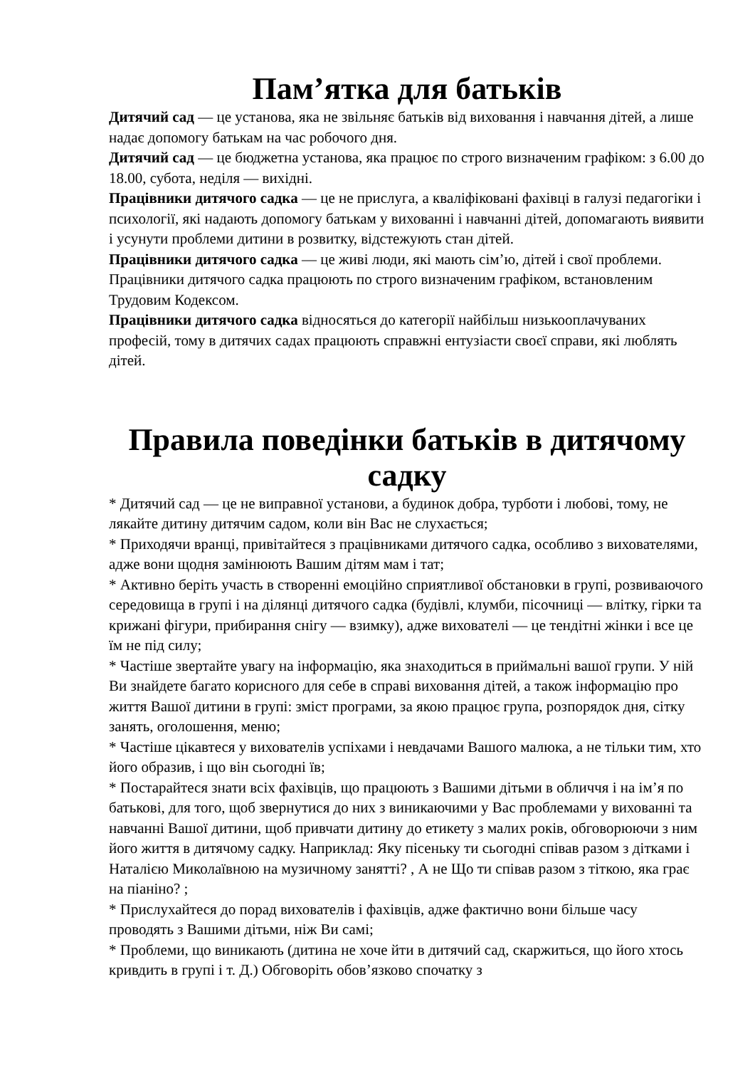Пам’ятка для батьків
Дитячий сад — це установа, яка не звільняє батьків від виховання і навчання дітей, а лише надає допомогу батькам на час робочого дня.
Дитячий сад — це бюджетна установа, яка працює по строго визначеним графіком: з 6.00 до 18.00, субота, неділя — вихідні.
Працівники дитячого садка — це не прислуга, а кваліфіковані фахівці в галузі педагогіки і психології, які надають допомогу батькам у вихованні і навчанні дітей, допомагають виявити і усунути проблеми дитини в розвитку, відстежують стан дітей.
Працівники дитячого садка — це живі люди, які мають сім’ю, дітей і свої проблеми. Працівники дитячого садка працюють по строго визначеним графіком, встановленим Трудовим Кодексом.
Працівники дитячого садка відносяться до категорії найбільш низькооплачуваних професій, тому в дитячих садах працюють справжні ентузіасти своєї справи, які люблять дітей.
Правила поведінки батьків в дитячому садку
* Дитячий сад — це не виправної установи, а будинок добра, турботи і любові, тому, не лякайте дитину дитячим садом, коли він Вас не слухається;
* Приходячи вранці, привітайтеся з працівниками дитячого садка, особливо з вихователями, адже вони щодня замінюють Вашим дітям мам і тат;
* Активно беріть участь в створенні емоційно сприятливої обстановки в групі, розвиваючого середовища в групі і на ділянці дитячого садка (будівлі, клумби, пісочниці — влітку, гірки та крижані фігури, прибирання снігу — взимку), адже вихователі — це тендітні жінки і все це їм не під силу;
* Частіше звертайте увагу на інформацію, яка знаходиться в приймальні вашої групи. У ній Ви знайдете багато корисного для себе в справі виховання дітей, а також інформацію про життя Вашої дитини в групі: зміст програми, за якою працює група, розпорядок дня, сітку занять, оголошення, меню;
* Частіше цікавтеся у вихователів успіхами і невдачами Вашого малюка, а не тільки тим, хто його образив, і що він сьогодні їв;
* Постарайтеся знати всіх фахівців, що працюють з Вашими дітьми в обличчя і на ім’я по батькові, для того, щоб звернутися до них з виникаючими у Вас проблемами у вихованні та навчанні Вашої дитини, щоб привчати дитину до етикету з малих років, обговорюючи з ним його життя в дитячому садку. Наприклад: Яку пісеньку ти сьогодні співав разом з дітками і Наталією Миколаївною на музичному занятті? , А не Що ти співав разом з тіткою, яка грає на піаніно? ;
* Прислухайтеся до порад вихователів і фахівців, адже фактично вони більше часу проводять з Вашими дітьми, ніж Ви самі;
* Проблеми, що виникають (дитина не хоче йти в дитячий сад, скаржиться, що його хтось кривдить в групі і т. Д.) Обговоріть обов’язково спочатку з